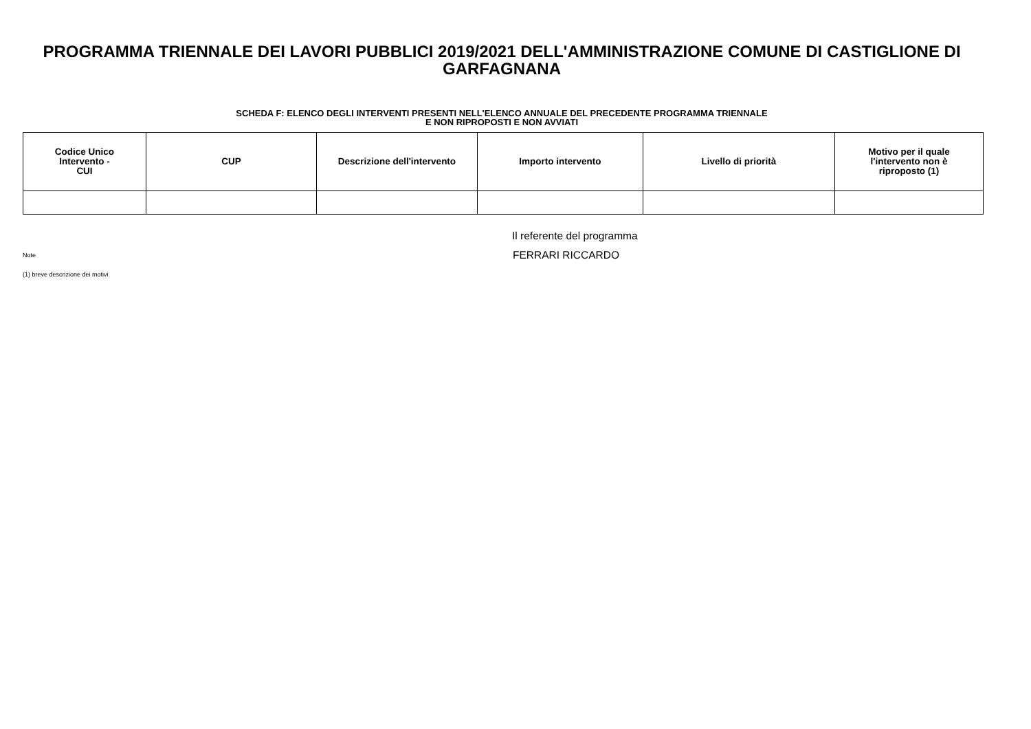PROGRAMMA TRIENNALE DEI LAVORI PUBBLICI 2019/2021 DELL'AMMINISTRAZIONE COMUNE DI CASTIGLIONE DI GARFAGNANA
SCHEDA F: ELENCO DEGLI INTERVENTI PRESENTI NELL'ELENCO ANNUALE DEL PRECEDENTE PROGRAMMA TRIENNALE
E NON RIPROPOSTI E NON AVVIATI
| Codice Unico Intervento - CUI | CUP | Descrizione dell'intervento | Importo intervento | Livello di priorità | Motivo per il quale l'intervento non è riproposto (1) |
| --- | --- | --- | --- | --- | --- |
Il referente del programma
Note
FERRARI RICCARDO
(1) breve descrizione dei motivi